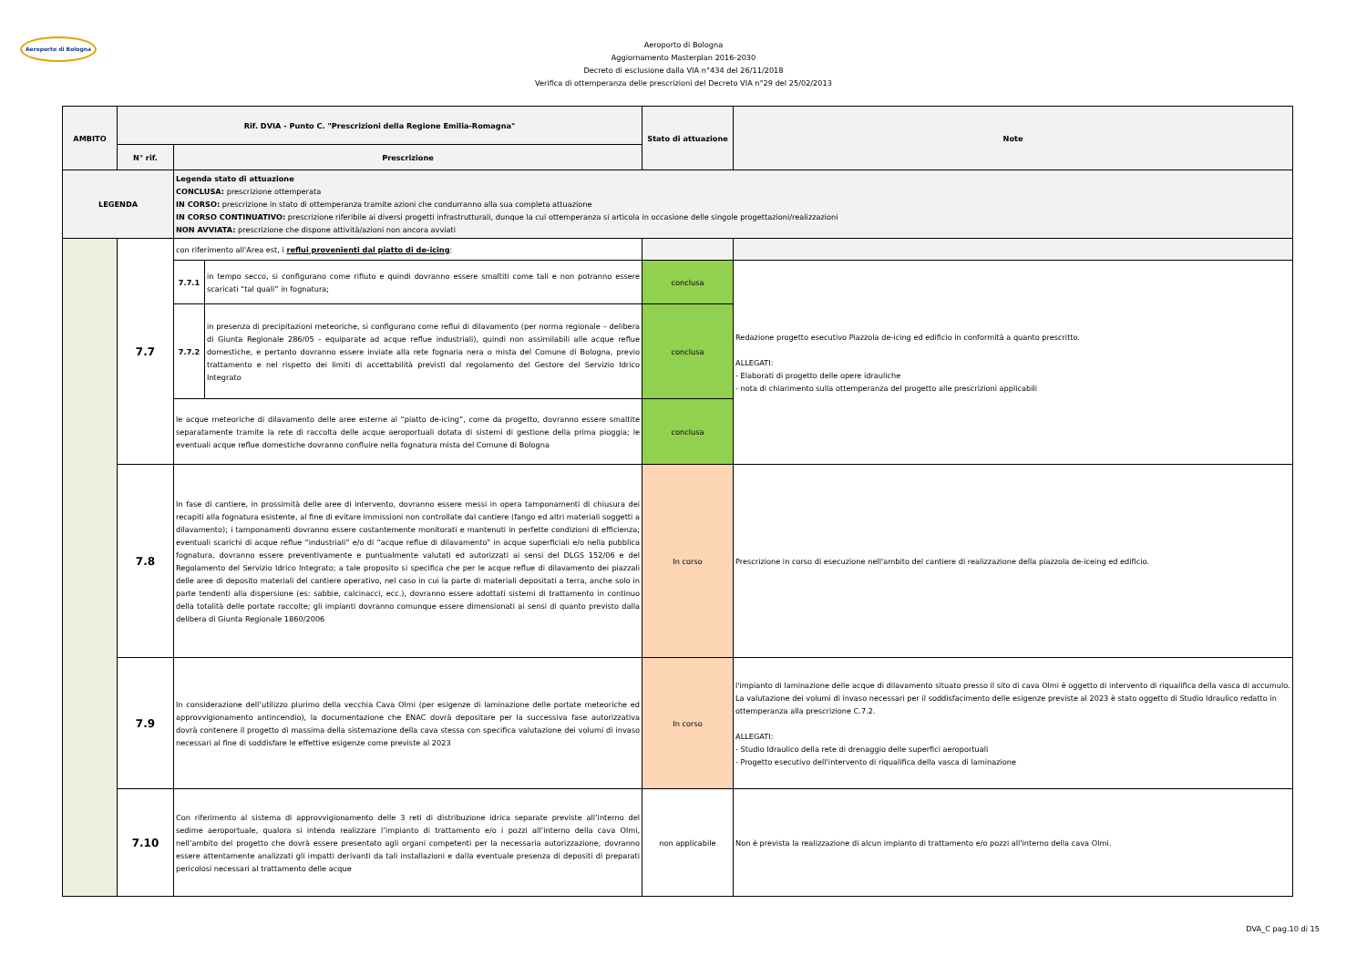Aeroporto di Bologna
Aeroporto di Bologna
Aggiornamento Masterplan 2016-2030
Decreto di esclusione dalla VIA n°434 del 26/11/2018
Verifica di ottemperanza delle prescrizioni del Decreto VIA n°29 del 25/02/2013
| AMBITO | Rif. DVIA - Punto C. "Prescrizioni della Regione Emilia-Romagna" | | | Stato di attuazione | Note |
| --- | --- | --- | --- | --- | --- |
| | N° rif. | Prescrizione | | | |
| LEGENDA | | Legenda stato di attuazione CONCLUSA: prescrizione ottemperata IN CORSO: prescrizione in stato di ottemperanza tramite azioni che condurranno alla sua completa attuazione IN CORSO CONTINUATIVO: prescrizione riferibile ai diversi progetti infrastrutturali, dunque la cui ottemperanza si articola in occasione delle singole progettazioni/realizzazioni NON AVVIATA: prescrizione che dispone attività/azioni non ancora avviati | | | |
| | 7.7 | con riferimento all'Area est, i reflui provenienti dal piatto di de-icing : | | | |
| | | 7.7.1 | in tempo secco, si configurano come rifiuto e quindi dovranno essere smaltiti come tali e non potranno essere scaricati “tal quali” in fognatura; | conclusa | Redazione progetto esecutivo Piazzola de-icing ed edificio in conformità a quanto prescritto. ALLEGATI: - Elaborati di progetto delle opere idrauliche - nota di chiarimento sulla ottemperanza del progetto alle prescrizioni applicabili |
| | | 7.7.2 | in presenza di precipitazioni meteoriche, si configurano come reflui di dilavamento (per norma regionale – delibera di Giunta Regionale 286/05 - equiparate ad acque reflue industriali), quindi non assimilabili alle acque reflue domestiche, e pertanto dovranno essere inviate alla rete fognaria nera o mista del Comune di Bologna, previo trattamento e nel rispetto dei limiti di accettabilità previsti dal regolamento del Gestore del Servizio Idrico Integrato | conclusa | |
| | | le acque meteoriche di dilavamento delle aree esterne al “piatto de-icing”, come da progetto, dovranno essere smaltite separatamente tramite la rete di raccolta delle acque aeroportuali dotata di sistemi di gestione della prima pioggia; le eventuali acque reflue domestiche dovranno confluire nella fognatura mista del Comune di Bologna | | conclusa | |
| | 7.8 | In fase di cantiere, in prossimità delle aree di intervento, dovranno essere messi in opera tamponamenti di chiusura dei recapiti alla fognatura esistente, al fine di evitare immissioni non controllate dal cantiere (fango ed altri materiali soggetti a dilavamento); i tamponamenti dovranno essere costantemente monitorati e mantenuti in perfette condizioni di efficienza; eventuali scarichi di acque reflue “industriali” e/o di “acque reflue di dilavamento” in acque superficiali e/o nella pubblica fognatura, dovranno essere preventivamente e puntualmente valutati ed autorizzati ai sensi del DLGS 152/06 e del Regolamento del Servizio Idrico Integrato; a tale proposito si specifica che per le acque reflue di dilavamento dei piazzali delle aree di deposito materiali del cantiere operativo, nel caso in cui la parte di materiali depositati a terra, anche solo in parte tendenti alla dispersione (es: sabbie, calcinacci, ecc.), dovranno essere adottati sistemi di trattamento in continuo della totalità delle portate raccolte; gli impianti dovranno comunque essere dimensionati ai sensi di quanto previsto dalla delibera di Giunta Regionale 1860/2006 | | In corso | Prescrizione in corso di esecuzione nell'ambito del cantiere di realizzazione della piazzola de-iceing ed edificio. |
| | 7.9 | In considerazione dell’utilizzo plurimo della vecchia Cava Olmi (per esigenze di laminazione delle portate meteoriche ed approvvigionamento antincendio), la documentazione che ENAC dovrà depositare per la successiva fase autorizzativa dovrà contenere il progetto di massima della sistemazione della cava stessa con specifica valutazione dei volumi di invaso necessari al fine di soddisfare le effettive esigenze come previste al 2023 | | In corso | l'impianto di laminazione delle acque di dilavamento situato presso il sito di cava Olmi è oggetto di intervento di riqualifica della vasca di accumulo. La valutazione dei volumi di invaso necessari per il soddisfacimento delle esigenze previste al 2023 è stato oggetto di Studio Idraulico redatto in ottemperanza alla prescrizione C.7.2. ALLEGATI: - Studio Idraulico della rete di drenaggio delle superfici aeroportuali - Progetto esecutivo dell'intervento di riqualifica della vasca di laminazione |
| | 7.10 | Con riferimento al sistema di approvvigionamento delle 3 reti di distribuzione idrica separate previste all’interno del sedime aeroportuale, qualora si intenda realizzare l’impianto di trattamento e/o i pozzi all’interno della cava Olmi, nell’ambito del progetto che dovrà essere presentato agli organi competenti per la necessaria autorizzazione, dovranno essere attentamente analizzati gli impatti derivanti da tali installazioni e dalla eventuale presenza di depositi di preparati pericolosi necessari al trattamento delle acque | | non applicabile | Non è prevista la realizzazione di alcun impianto di trattamento e/o pozzi all'interno della cava Olmi. |
DVA_C pag.10 di 15